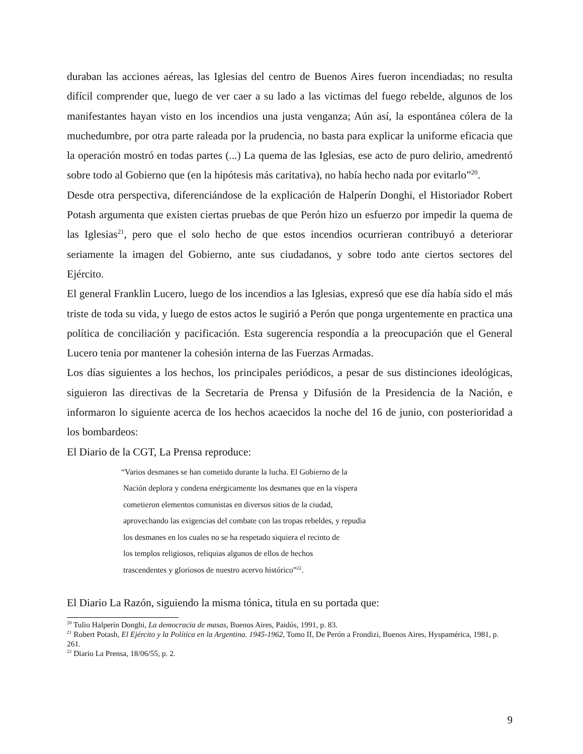duraban las acciones aéreas, las Iglesias del centro de Buenos Aires fueron incendiadas; no resulta difícil comprender que, luego de ver caer a su lado a las victimas del fuego rebelde, algunos de los manifestantes hayan visto en los incendios una justa venganza; Aún así, la espontánea cólera de la muchedumbre, por otra parte raleada por la prudencia, no basta para explicar la uniforme eficacia que la operación mostró en todas partes (...) La quema de las Iglesias, ese acto de puro delirio, amedrentó sobre todo al Gobierno que (en la hipótesis más caritativa), no había hecho nada por evitarlo”<sup>20</sup>.
Desde otra perspectiva, diferenciándose de la explicación de Halperín Donghi, el Historiador Robert Potash argumenta que existen ciertas pruebas de que Perón hizo un esfuerzo por impedir la quema de las Iglesias<sup>21</sup>, pero que el solo hecho de que estos incendios ocurrieran contribuyó a deteriorar seriamente la imagen del Gobierno, ante sus ciudadanos, y sobre todo ante ciertos sectores del Ejército.
El general Franklin Lucero, luego de los incendios a las Iglesias, expresó que ese día había sido el más triste de toda su vida, y luego de estos actos le sugirió a Perón que ponga urgentemente en practica una política de conciliación y pacificación. Esta sugerencia respondía a la preocupación que el General Lucero tenia por mantener la cohesión interna de las Fuerzas Armadas.
Los días siguientes a los hechos, los principales periódicos, a pesar de sus distinciones ideológicas, siguieron las directivas de la Secretaria de Prensa y Difusión de la Presidencia de la Nación, e informaron lo siguiente acerca de los hechos acaecidos la noche del 16 de junio, con posterioridad a los bombardeos:
El Diario de la CGT, La Prensa reproduce:
“Varios desmanes se han cometido durante la lucha. El Gobierno de la
Nación deplora y condena enérgicamente los desmanes que en la víspera
cometieron elementos comunistas en diversos sitios de la ciudad,
aprovechando las exigencias del combate con las tropas rebeldes, y repudia
los desmanes en los cuales no se ha respetado siquiera el recinto de
los templos religiosos, reliquias algunos de ellos de hechos
trascendentes y gloriosos de nuestro acervo histórico”<sup>22</sup>.
El Diario La Razón, siguiendo la misma tónica, titula en su portada que:
<sup>20</sup> Tulio Halperín Donghi, La democracia de masas, Buenos Aires, Paidós, 1991, p. 83.
<sup>21</sup> Robert Potash, El Ejército y la Política en la Argentina. 1945-1962, Tomo II, De Perón a Frondizi, Buenos Aires, Hyspamérica, 1981, p. 261.
<sup>22</sup> Diario La Prensa, 18/06/55, p. 2.
9